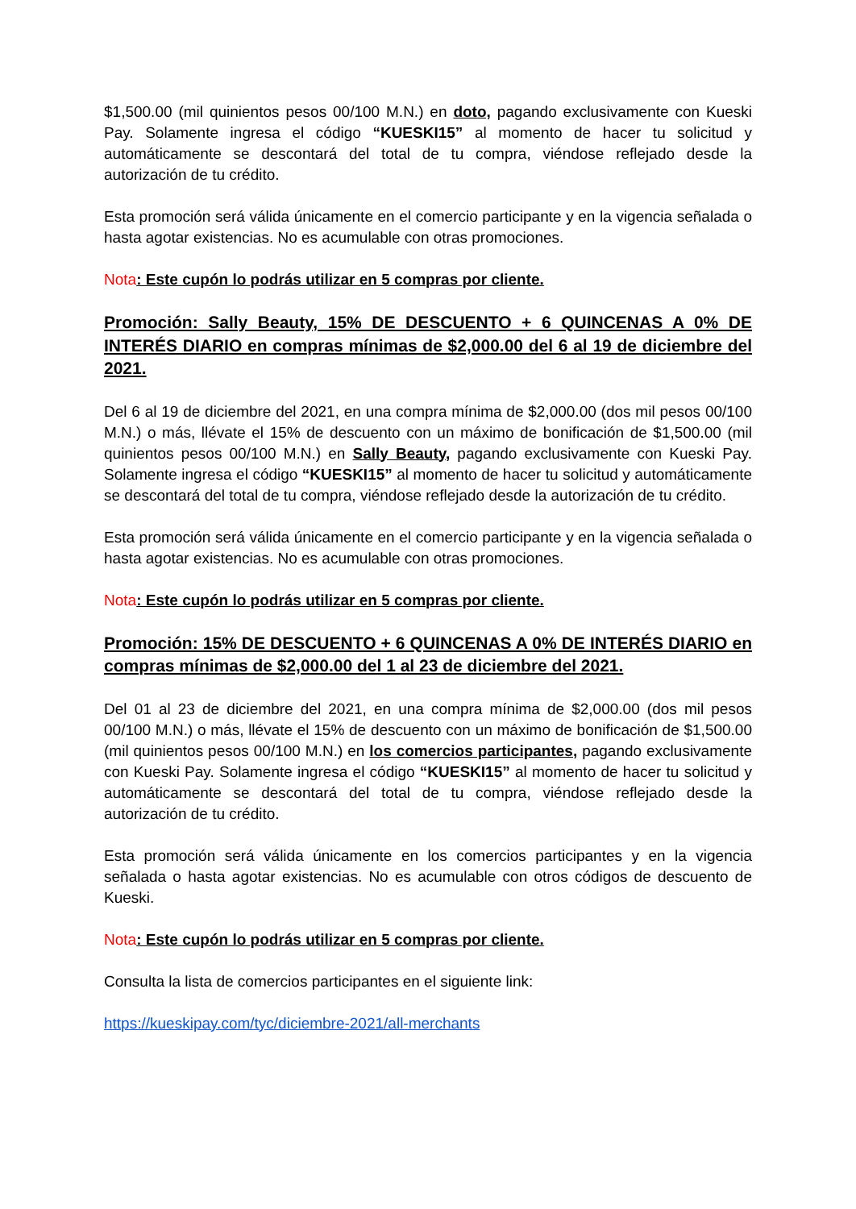$1,500.00 (mil quinientos pesos 00/100 M.N.) en doto, pagando exclusivamente con Kueski Pay. Solamente ingresa el código “KUESKI15” al momento de hacer tu solicitud y automáticamente se descontará del total de tu compra, viéndose reflejado desde la autorización de tu crédito.
Esta promoción será válida únicamente en el comercio participante y en la vigencia señalada o hasta agotar existencias. No es acumulable con otras promociones.
Nota: Este cupón lo podrás utilizar en 5 compras por cliente.
Promoción: Sally Beauty, 15% DE DESCUENTO + 6 QUINCENAS A 0% DE INTERÉS DIARIO en compras mínimas de $2,000.00 del 6 al 19 de diciembre del 2021.
Del 6 al 19 de diciembre del 2021, en una compra mínima de $2,000.00 (dos mil pesos 00/100 M.N.) o más, llévate el 15% de descuento con un máximo de bonificación de $1,500.00 (mil quinientos pesos 00/100 M.N.) en Sally Beauty, pagando exclusivamente con Kueski Pay. Solamente ingresa el código “KUESKI15” al momento de hacer tu solicitud y automáticamente se descontará del total de tu compra, viéndose reflejado desde la autorización de tu crédito.
Esta promoción será válida únicamente en el comercio participante y en la vigencia señalada o hasta agotar existencias. No es acumulable con otras promociones.
Nota: Este cupón lo podrás utilizar en 5 compras por cliente.
Promoción: 15% DE DESCUENTO + 6 QUINCENAS A 0% DE INTERÉS DIARIO en compras mínimas de $2,000.00 del 1 al 23 de diciembre del 2021.
Del 01 al 23 de diciembre del 2021, en una compra mínima de $2,000.00 (dos mil pesos 00/100 M.N.) o más, llévate el 15% de descuento con un máximo de bonificación de $1,500.00 (mil quinientos pesos 00/100 M.N.) en los comercios participantes, pagando exclusivamente con Kueski Pay. Solamente ingresa el código “KUESKI15” al momento de hacer tu solicitud y automáticamente se descontará del total de tu compra, viéndose reflejado desde la autorización de tu crédito.
Esta promoción será válida únicamente en los comercios participantes y en la vigencia señalada o hasta agotar existencias. No es acumulable con otros códigos de descuento de Kueski.
Nota: Este cupón lo podrás utilizar en 5 compras por cliente.
Consulta la lista de comercios participantes en el siguiente link:
https://kueskipay.com/tyc/diciembre-2021/all-merchants